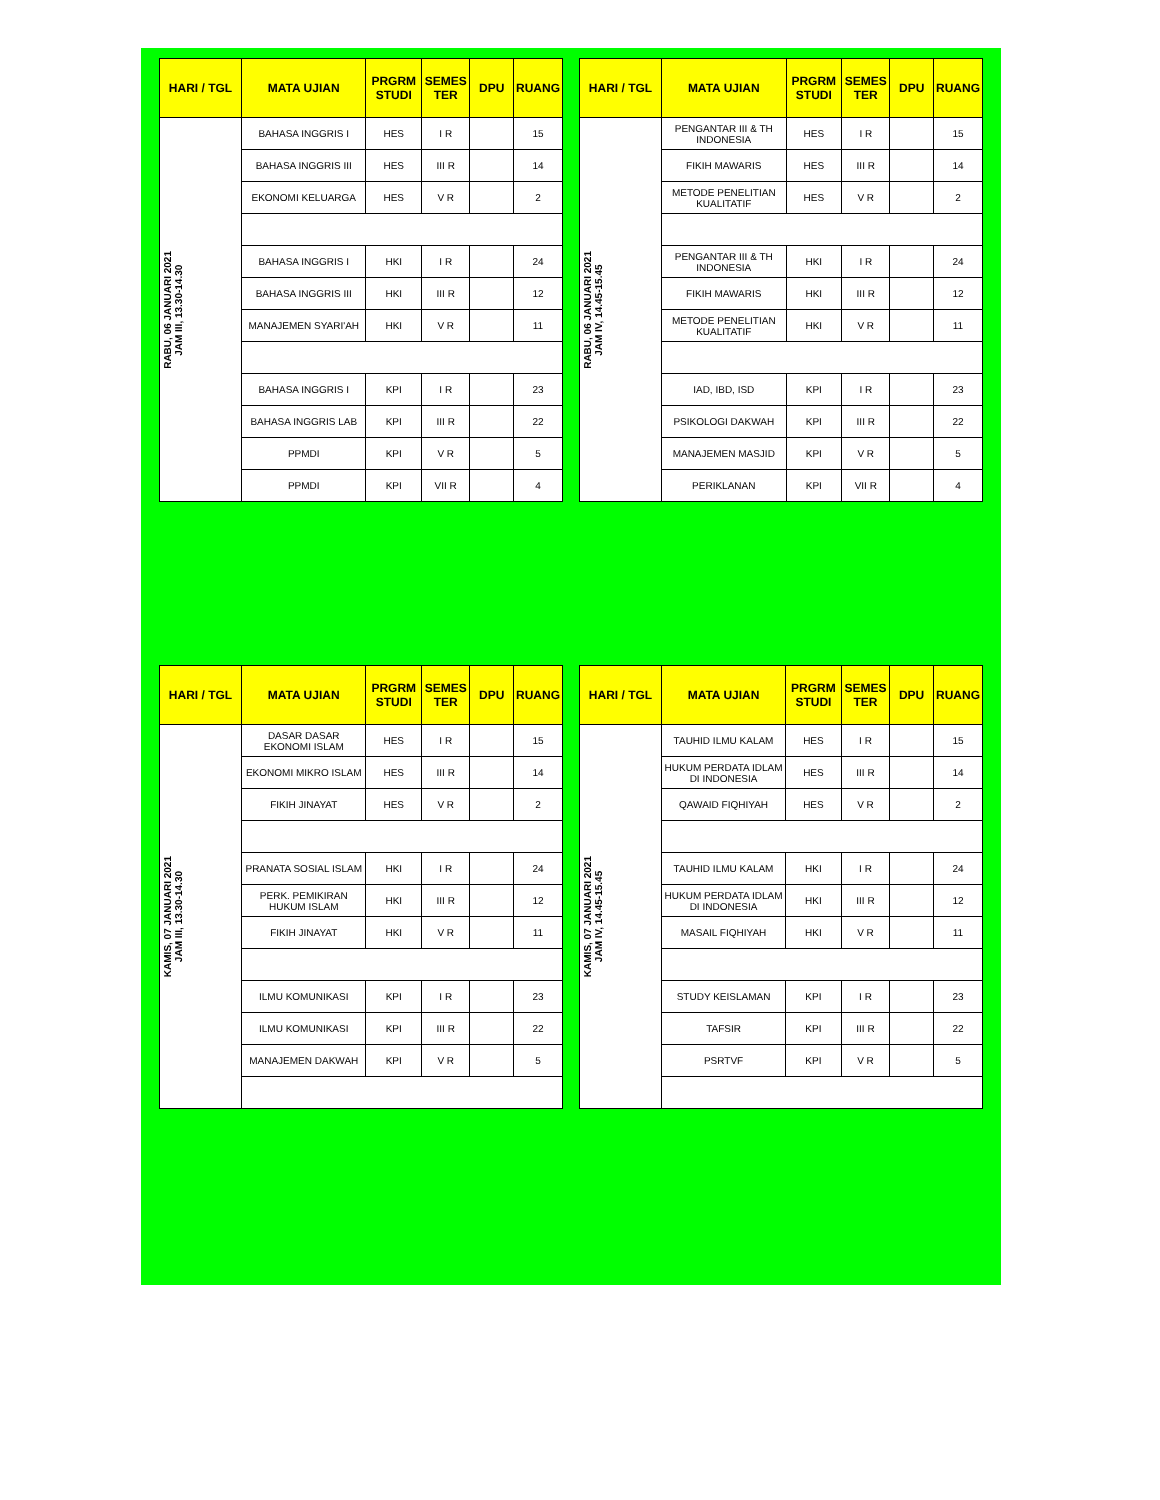| HARI / TGL | MATA UJIAN | PRGRM STUDI | SEMES TER | DPU | RUANG |
| --- | --- | --- | --- | --- | --- |
| RABU, 06 JANUARI 2021 JAM III, 13.30-14.30 | BAHASA INGGRIS I | HES | I R | | 15 |
| | BAHASA INGGRIS III | HES | III R | | 14 |
| | EKONOMI KELUARGA | HES | V R | | 2 |
| | BAHASA INGGRIS I | HKI | I R | | 24 |
| | BAHASA INGGRIS III | HKI | III R | | 12 |
| | MANAJEMEN SYARI'AH | HKI | V R | | 11 |
| | BAHASA INGGRIS I | KPI | I R | | 23 |
| | BAHASA INGGRIS LAB | KPI | III R | | 22 |
| | PPMDI | KPI | V R | | 5 |
| | PPMDI | KPI | VII R | | 4 |
| HARI / TGL | MATA UJIAN | PRGRM STUDI | SEMES TER | DPU | RUANG |
| --- | --- | --- | --- | --- | --- |
| RABU, 06 JANUARI 2021 JAM IV, 14.45-15.45 | PENGANTAR III & TH INDONESIA | HES | I R | | 15 |
| | FIKIH MAWARIS | HES | III R | | 14 |
| | METODE PENELITIAN KUALITATIF | HES | V R | | 2 |
| | PENGANTAR III & TH INDONESIA | HKI | I R | | 24 |
| | FIKIH MAWARIS | HKI | III R | | 12 |
| | METODE PENELITIAN KUALITATIF | HKI | V R | | 11 |
| | IAD, IBD, ISD | KPI | I R | | 23 |
| | PSIKOLOGI DAKWAH | KPI | III R | | 22 |
| | MANAJEMEN MASJID | KPI | V R | | 5 |
| | PERIKLANAN | KPI | VII R | | 4 |
| HARI / TGL | MATA UJIAN | PRGRM STUDI | SEMES TER | DPU | RUANG |
| --- | --- | --- | --- | --- | --- |
| KAMIS, 07 JANUARI 2021 JAM III, 13.30-14.30 | DASAR DASAR EKONOMI ISLAM | HES | I R | | 15 |
| | EKONOMI MIKRO ISLAM | HES | III R | | 14 |
| | FIKIH JINAYAT | HES | V R | | 2 |
| | PRANATA SOSIAL ISLAM | HKI | I R | | 24 |
| | PERK. PEMIKIRAN HUKUM ISLAM | HKI | III R | | 12 |
| | FIKIH JINAYAT | HKI | V R | | 11 |
| | ILMU KOMUNIKASI | KPI | I R | | 23 |
| | ILMU KOMUNIKASI | KPI | III R | | 22 |
| | MANAJEMEN DAKWAH | KPI | V R | | 5 |
| HARI / TGL | MATA UJIAN | PRGRM STUDI | SEMES TER | DPU | RUANG |
| --- | --- | --- | --- | --- | --- |
| KAMIS, 07 JANUARI 2021 JAM IV, 14.45-15.45 | TAUHID ILMU KALAM | HES | I R | | 15 |
| | HUKUM PERDATA IDLAM DI INDONESIA | HES | III R | | 14 |
| | QAWAID FIQHIYAH | HES | V R | | 2 |
| | TAUHID ILMU KALAM | HKI | I R | | 24 |
| | HUKUM PERDATA IDLAM DI INDONESIA | HKI | III R | | 12 |
| | MASAIL FIQHIYAH | HKI | V R | | 11 |
| | STUDY KEISLAMAN | KPI | I R | | 23 |
| | TAFSIR | KPI | III R | | 22 |
| | PSRTVF | KPI | V R | | 5 |